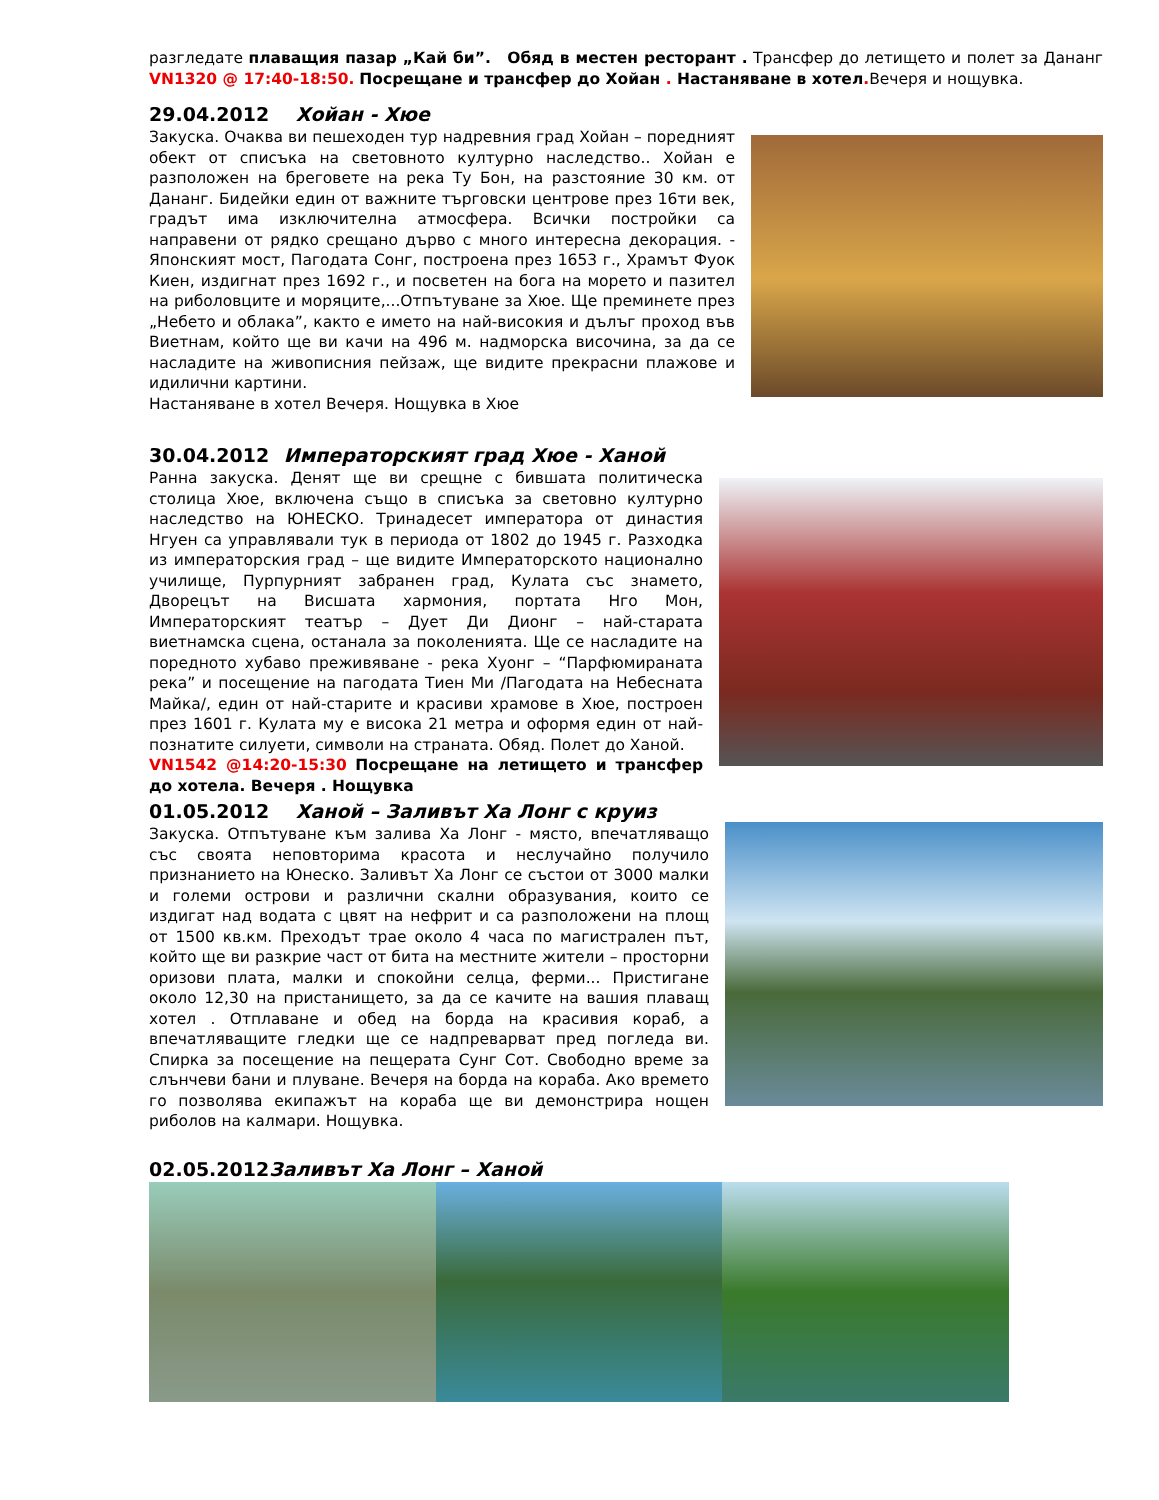разгледате плаващия пазар „Кай би”. Обяд в местен ресторант . Трансфер до летището и полет за Дананг VN1320 @ 17:40-18:50. Посрещане и трансфер до Хойан . Настаняване в хотел. Вечеря и нощувка.
29.04.2012 Хойан - Хюе
Закуска. Очаква ви пешеходен тур надревния град Хойан – поредният обект от списъка на световното културно наследство.. Хойан е разположен на бреговете на река Ту Бон, на разстояние 30 км. от Дананг. Бидейки един от важните търговски центрове през 16ти век, градът има изключителна атмосфера. Всички постройки са направени от рядко срещано дърво с много интересна декорация. - Японският мост, Пагодата Сонг, построена през 1653 г., Храмът Фуок Киен, издигнат през 1692 г., и посветен на бога на морето и пазител на риболовците и моряците,...Отпътуване за Хюе. Ще преминете през „Небето и облака”, както е името на най-високия и дълъг проход във Виетнам, който ще ви качи на 496 м. надморска височина, за да се насладите на живописния пейзаж, ще видите прекрасни плажове и идилични картини.
Настаняване в хотел Вечеря. Нощувка в Хюе
30.04.2012 Императорският град Хюе - Ханой
Ранна закуска. Денят ще ви срещне с бившата политическа столица Хюе, включена също в списъка за световно културно наследство на ЮНЕСКО. Тринадесет императора от династия Нгуен са управлявали тук в периода от 1802 до 1945 г. Разходка из императорския град – ще видите Императорското национално училище, Пурпурният забранен град, Кулата със знамето, Дворецът на Висшата хармония, портата Нго Мон, Императорският театър – Дует Ди Дионг – най-старата виетнамска сцена, останала за поколенията. Ще се насладите на поредното хубаво преживяване - река Хуонг – “Парфюмираната река” и посещение на пагодата Тиен Ми /Пагодата на Небесната Майка/, един от най-старите и красиви храмове в Хюе, построен през 1601 г. Кулата му е висока 21 метра и оформя един от най-познатите силуети, символи на страната. Обяд. Полет до Ханой.
VN1542 @14:20-15:30 Посрещане на летището и трансфер до хотела. Вечеря . Нощувка
01.05.2012 Ханой – Заливът Ха Лонг с круиз
Закуска. Отпътуване към залива Ха Лонг - място, впечатляващо със своята неповторима красота и неслучайно получило признанието на Юнеско. Заливът Ха Лонг се състои от 3000 малки и големи острови и различни скални образувания, които се издигат над водата с цвят на нефрит и са разположени на площ от 1500 кв.км. Преходът трае около 4 часа по магистрален път, който ще ви разкрие част от бита на местните жители – просторни оризови плата, малки и спокойни селца, ферми... Пристигане около 12,30 на пристанището, за да се качите на вашия плаващ хотел . Отплаване и обед на борда на красивия кораб, а впечатляващите гледки ще се надпреварват пред погледа ви. Спирка за посещение на пещерата Сунг Сот. Свободно време за слънчеви бани и плуване. Вечеря на борда на кораба. Ако времето го позволява екипажът на кораба ще ви демонстрира нощен риболов на калмари. Нощувка.
02.05.2012Заливът Ха Лонг – Ханой